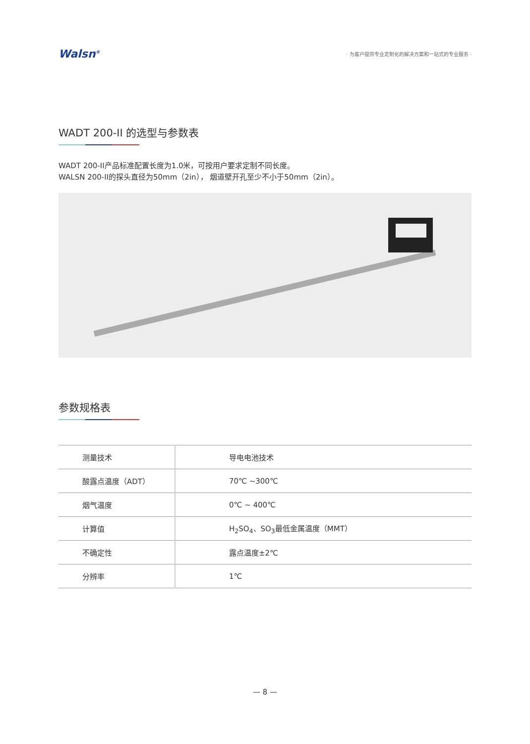Walsn<sup>®</sup> · 为客户提供专业定制化的解决方案和一站式的专业服务 ·
WADT 200-II 的选型与参数表
WADT 200-II产品标准配置长度为1.0米，可按用户要求定制不同长度。
WALSN 200-II的探头直径为50mm（2in）， 烟道壁开孔至少不小于50mm（2in）。
参数规格表
| 测量技术 | 导电电池技术 |
| 酸露点温度（ADT） | 70℃ ~300℃ |
| 烟气温度 | 0℃ ~ 400℃ |
| 计算值 | H<sub>2</sub>SO<sub>4</sub>、SO<sub>3</sub>最低金属温度（MMT） |
| 不确定性 | 露点温度±2℃ |
| 分辨率 | 1℃ |
— 8 —